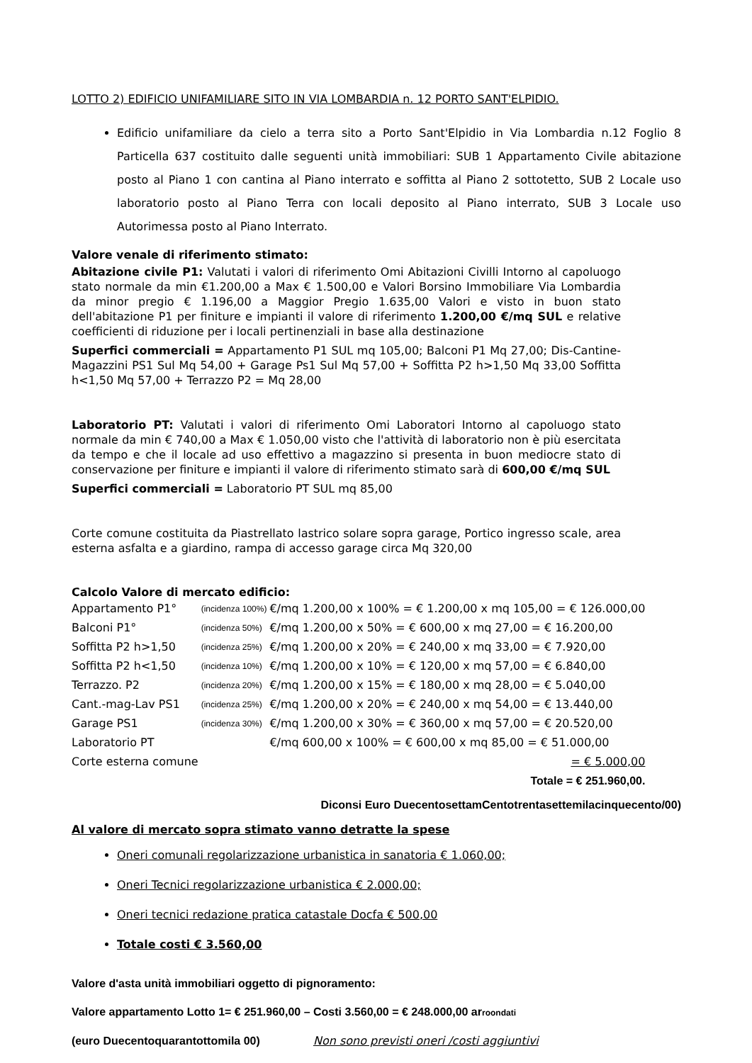LOTTO 2) EDIFICIO UNIFAMILIARE SITO IN VIA LOMBARDIA n. 12 PORTO SANT'ELPIDIO.
Edificio unifamiliare da cielo a terra sito a Porto Sant'Elpidio in Via Lombardia n.12 Foglio 8 Particella 637 costituito dalle seguenti unità immobiliari: SUB 1 Appartamento Civile abitazione posto al Piano 1 con cantina al Piano interrato e soffitta al Piano 2 sottotetto, SUB 2 Locale uso laboratorio posto al Piano Terra con locali deposito al Piano interrato, SUB 3 Locale uso Autorimessa posto al Piano Interrato.
Valore venale di riferimento stimato:
Abitazione civile P1: Valutati i valori di riferimento Omi Abitazioni Civilli Intorno al capoluogo stato normale da min €1.200,00 a Max € 1.500,00 e Valori Borsino Immobiliare Via Lombardia da minor pregio € 1.196,00 a Maggior Pregio 1.635,00 Valori e visto in buon stato dell'abitazione P1 per finiture e impianti il valore di riferimento 1.200,00 €/mq SUL e relative coefficienti di riduzione per i locali pertinenziali in base alla destinazione
Superfici commerciali = Appartamento P1 SUL mq 105,00; Balconi P1 Mq 27,00; Dis-Cantine-Magazzini PS1 Sul Mq 54,00 + Garage Ps1 Sul Mq 57,00 + Soffitta P2 h>1,50 Mq 33,00 Soffitta h<1,50 Mq 57,00 + Terrazzo P2 = Mq 28,00
Laboratorio PT: Valutati i valori di riferimento Omi Laboratori Intorno al capoluogo stato normale da min € 740,00 a Max € 1.050,00 visto che l'attività di laboratorio non è più esercitata da tempo e che il locale ad uso effettivo a magazzino si presenta in buon mediocre stato di conservazione per finiture e impianti il valore di riferimento stimato sarà di 600,00 €/mq SUL
Superfici commerciali = Laboratorio PT SUL mq 85,00
Corte comune costituita da Piastrellato lastrico solare sopra garage, Portico ingresso scale, area esterna asfalta e a giardino, rampa di accesso garage circa Mq 320,00
Calcolo Valore di mercato edificio:
| Appartamento P1° | (incidenza 100%) | €/mq 1.200,00 x 100% = € 1.200,00 x mq 105,00 = € 126.000,00 |
| Balconi P1° | (incidenza 50%) | €/mq 1.200,00 x 50% = € 600,00 x mq 27,00 = € 16.200,00 |
| Soffitta P2 h>1,50 | (incidenza 25%) | €/mq 1.200,00 x 20% = € 240,00 x mq 33,00 = € 7.920,00 |
| Soffitta P2 h<1,50 | (incidenza 10%) | €/mq 1.200,00 x 10% = € 120,00 x mq 57,00 = € 6.840,00 |
| Terrazzo. P2 | (incidenza 20%) | €/mq 1.200,00 x 15% = € 180,00 x mq 28,00 = € 5.040,00 |
| Cant.-mag-Lav PS1 | (incidenza 25%) | €/mq 1.200,00 x 20% = € 240,00 x mq 54,00 = € 13.440,00 |
| Garage PS1 | (incidenza 30%) | €/mq 1.200,00 x 30% = € 360,00 x mq 57,00 = € 20.520,00 |
| Laboratorio PT | | €/mq 600,00 x 100% = € 600,00 x mq 85,00 = € 51.000,00 |
| Corte esterna comune | | = € 5.000,00 |
| | | Totale = € 251.960,00. |
Diconsi Euro DuecentosettamCentotrentasettemilacinquecento/00)
Al valore di mercato sopra stimato vanno detratte la spese
Oneri comunali regolarizzazione urbanistica in sanatoria € 1.060,00;
Oneri Tecnici regolarizzazione urbanistica € 2.000,00;
Oneri tecnici redazione pratica catastale Docfa € 500,00
Totale costi € 3.560,00
Valore d'asta unità immobiliari oggetto di pignoramento:
Valore appartamento Lotto 1= € 251.960,00 – Costi 3.560,00 = € 248.000,00 arroondati
(euro Duecentoquarantottomila 00) Non sono previsti oneri /costi aggiuntivi